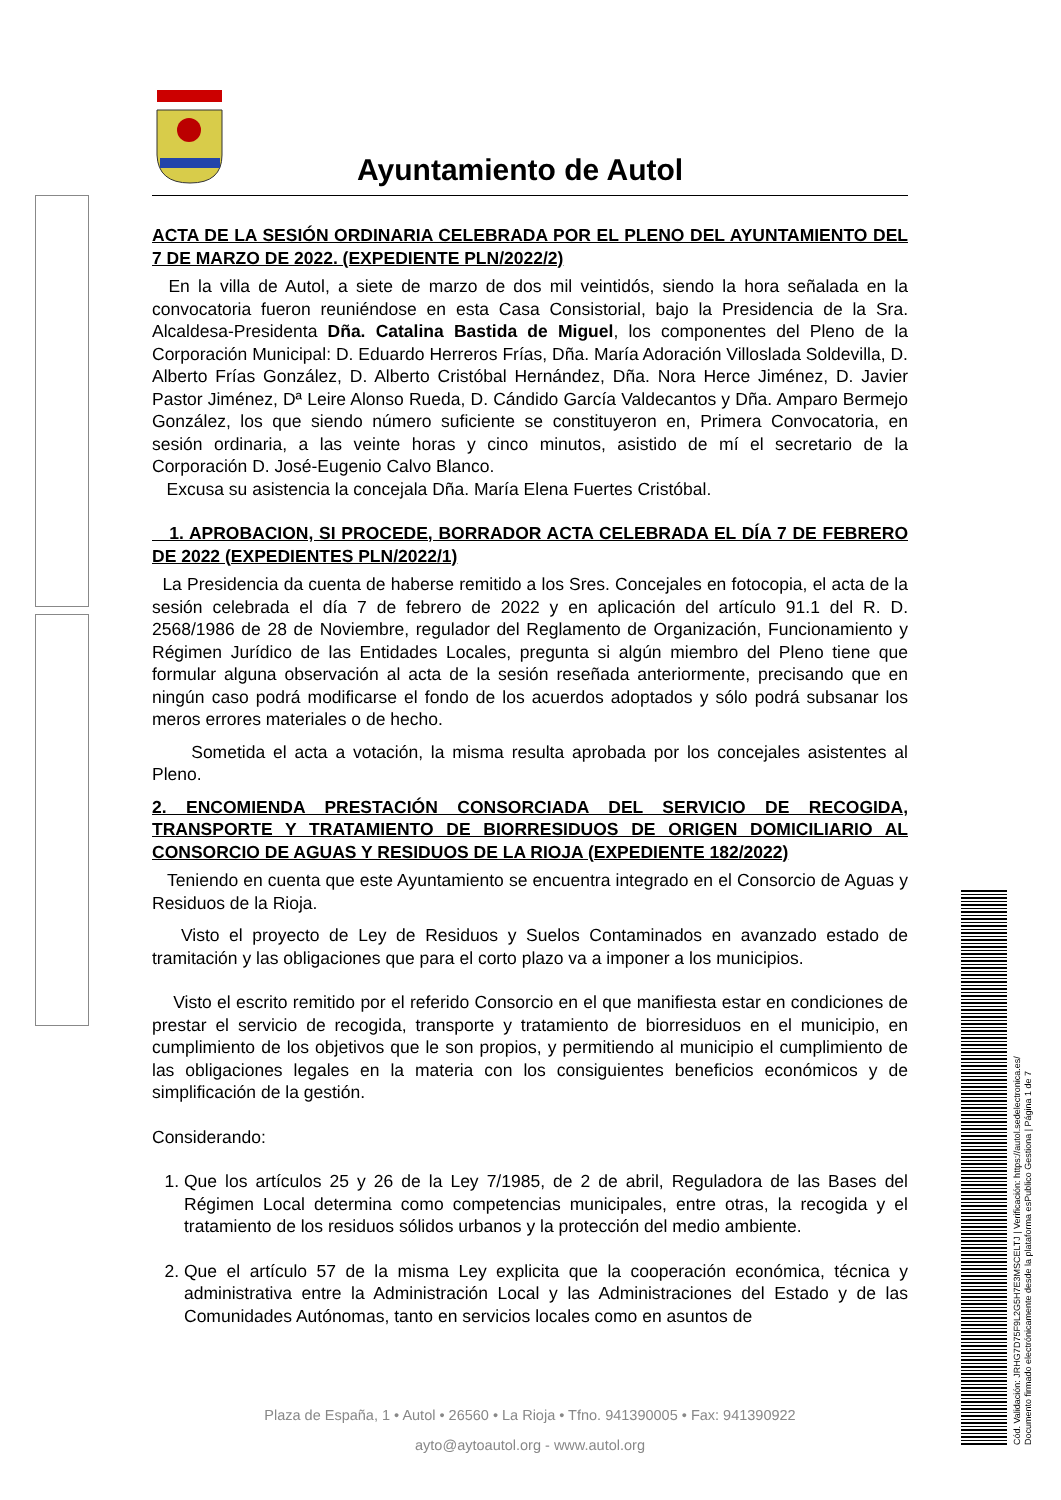Cód. Validación: JRHG7D75F9L2G5H7E3MSCELTJ | Verificación: https://autol.sedelectronica.es/
Documento firmado electrónicamente desde la plataforma esPublico Gestiona | Página 1 de 7
Ayuntamiento de Autol
ACTA DE LA SESIÓN ORDINARIA CELEBRADA POR EL PLENO DEL AYUNTAMIENTO DEL 7 DE MARZO DE 2022. (EXPEDIENTE PLN/2022/2)
En la villa de Autol, a siete de marzo de dos mil veintidós, siendo la hora señalada en la convocatoria fueron reuniéndose en esta Casa Consistorial, bajo la Presidencia de la Sra. Alcaldesa-Presidenta Dña. Catalina Bastida de Miguel, los componentes del Pleno de la Corporación Municipal: D. Eduardo Herreros Frías, Dña. María Adoración Villoslada Soldevilla, D. Alberto Frías González, D. Alberto Cristóbal Hernández, Dña. Nora Herce Jiménez, D. Javier Pastor Jiménez, Dª Leire Alonso Rueda, D. Cándido García Valdecantos y Dña. Amparo Bermejo González, los que siendo número suficiente se constituyeron en, Primera Convocatoria, en sesión ordinaria, a las veinte horas y cinco minutos, asistido de mí el secretario de la Corporación D. José-Eugenio Calvo Blanco.
Excusa su asistencia la concejala Dña. María Elena Fuertes Cristóbal.
1. APROBACION, SI PROCEDE, BORRADOR ACTA CELEBRADA EL DÍA 7 DE FEBRERO DE 2022 (EXPEDIENTES PLN/2022/1)
La Presidencia da cuenta de haberse remitido a los Sres. Concejales en fotocopia, el acta de la sesión celebrada el día 7 de febrero de 2022 y en aplicación del artículo 91.1 del R. D. 2568/1986 de 28 de Noviembre, regulador del Reglamento de Organización, Funcionamiento y Régimen Jurídico de las Entidades Locales, pregunta si algún miembro del Pleno tiene que formular alguna observación al acta de la sesión reseñada anteriormente, precisando que en ningún caso podrá modificarse el fondo de los acuerdos adoptados y sólo podrá subsanar los meros errores materiales o de hecho.
Sometida el acta a votación, la misma resulta aprobada por los concejales asistentes al Pleno.
2. ENCOMIENDA PRESTACIÓN CONSORCIADA DEL SERVICIO DE RECOGIDA, TRANSPORTE Y TRATAMIENTO DE BIORRESIDUOS DE ORIGEN DOMICILIARIO AL CONSORCIO DE AGUAS Y RESIDUOS DE LA RIOJA (EXPEDIENTE 182/2022)
Teniendo en cuenta que este Ayuntamiento se encuentra integrado en el Consorcio de Aguas y Residuos de la Rioja.
Visto el proyecto de Ley de Residuos y Suelos Contaminados en avanzado estado de tramitación y las obligaciones que para el corto plazo va a imponer a los municipios.
Visto el escrito remitido por el referido Consorcio en el que manifiesta estar en condiciones de prestar el servicio de recogida, transporte y tratamiento de biorresiduos en el municipio, en cumplimiento de los objetivos que le son propios, y permitiendo al municipio el cumplimiento de las obligaciones legales en la materia con los consiguientes beneficios económicos y de simplificación de la gestión.
Considerando:
1. Que los artículos 25 y 26 de la Ley 7/1985, de 2 de abril, Reguladora de las Bases del Régimen Local determina como competencias municipales, entre otras, la recogida y el tratamiento de los residuos sólidos urbanos y la protección del medio ambiente.
2. Que el artículo 57 de la misma Ley explicita que la cooperación económica, técnica y administrativa entre la Administración Local y las Administraciones del Estado y de las Comunidades Autónomas, tanto en servicios locales como en asuntos de
Plaza de España, 1 • Autol • 26560 • La Rioja • Tfno. 941390005 • Fax: 941390922
ayto@aytoautol.org - www.autol.org